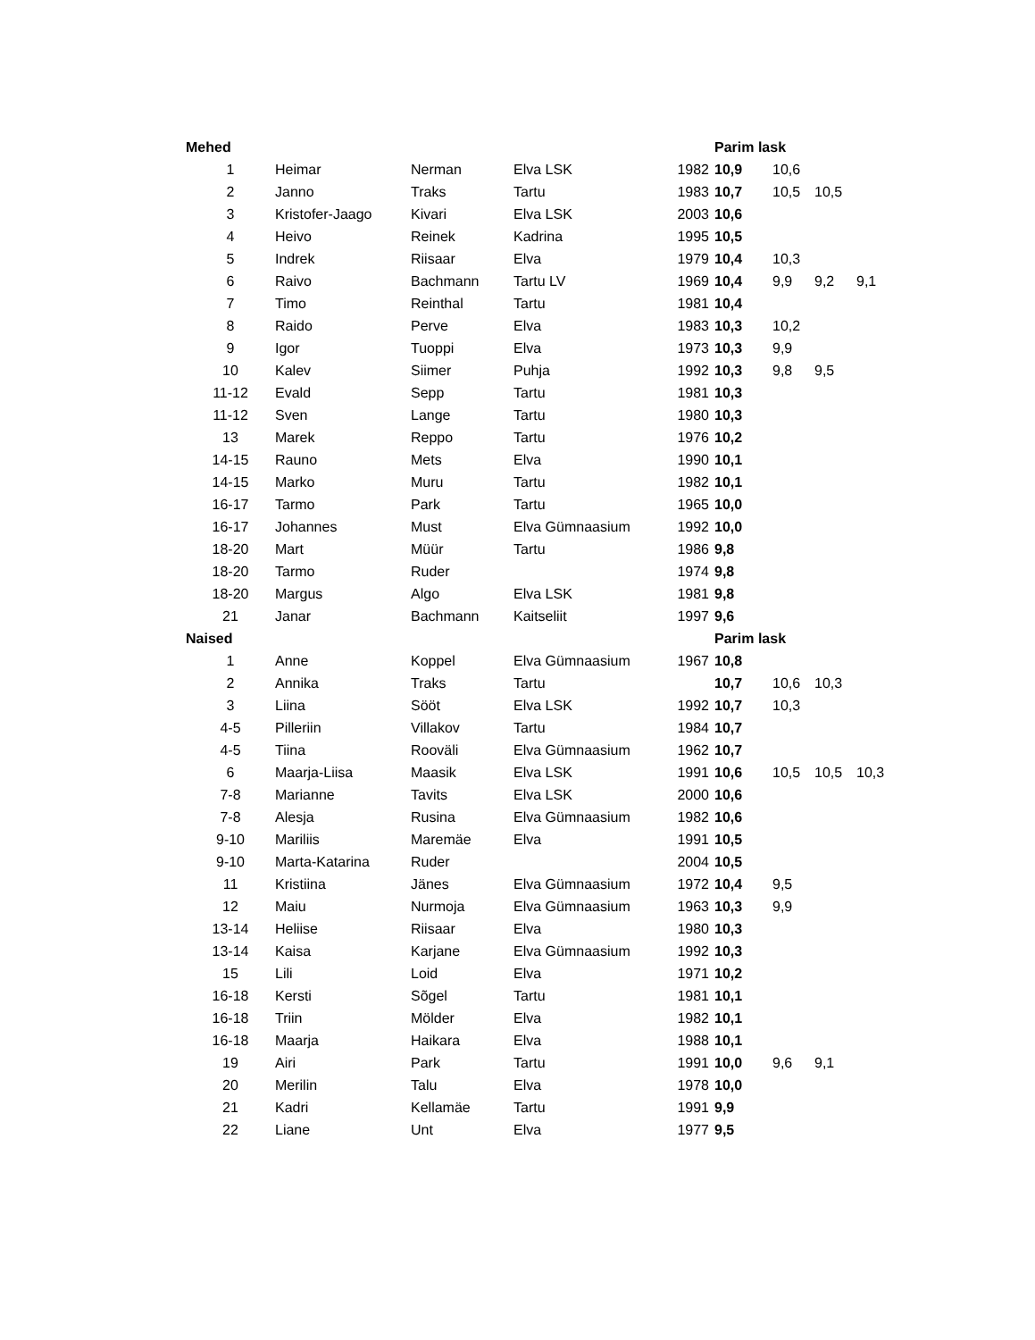| Mehed | | | | | Parim lask | | | |
| 1 | Heimar | Nerman | Elva LSK | 1982 | 10,9 | 10,6 | | |
| 2 | Janno | Traks | Tartu | 1983 | 10,7 | 10,5 | 10,5 | |
| 3 | Kristofer-Jaago | Kivari | Elva LSK | 2003 | 10,6 | | | |
| 4 | Heivo | Reinek | Kadrina | 1995 | 10,5 | | | |
| 5 | Indrek | Riisaar | Elva | 1979 | 10,4 | 10,3 | | |
| 6 | Raivo | Bachmann | Tartu LV | 1969 | 10,4 | 9,9 | 9,2 | 9,1 |
| 7 | Timo | Reinthal | Tartu | 1981 | 10,4 | | | |
| 8 | Raido | Perve | Elva | 1983 | 10,3 | 10,2 | | |
| 9 | Igor | Tuoppi | Elva | 1973 | 10,3 | 9,9 | | |
| 10 | Kalev | Siimer | Puhja | 1992 | 10,3 | 9,8 | 9,5 | |
| 11-12 | Evald | Sepp | Tartu | 1981 | 10,3 | | | |
| 11-12 | Sven | Lange | Tartu | 1980 | 10,3 | | | |
| 13 | Marek | Reppo | Tartu | 1976 | 10,2 | | | |
| 14-15 | Rauno | Mets | Elva | 1990 | 10,1 | | | |
| 14-15 | Marko | Muru | Tartu | 1982 | 10,1 | | | |
| 16-17 | Tarmo | Park | Tartu | 1965 | 10,0 | | | |
| 16-17 | Johannes | Must | Elva Gümnaasium | 1992 | 10,0 | | | |
| 18-20 | Mart | Müür | Tartu | 1986 | 9,8 | | | |
| 18-20 | Tarmo | Ruder | | 1974 | 9,8 | | | |
| 18-20 | Margus | Algo | Elva LSK | 1981 | 9,8 | | | |
| 21 | Janar | Bachmann | Kaitseliit | 1997 | 9,6 | | | |
| Naised | | | | | Parim lask | | | |
| 1 | Anne | Koppel | Elva Gümnaasium | 1967 | 10,8 | | | |
| 2 | Annika | Traks | Tartu | | 10,7 | 10,6 | 10,3 | |
| 3 | Liina | Sööt | Elva LSK | 1992 | 10,7 | 10,3 | | |
| 4-5 | Pilleriin | Villakov | Tartu | 1984 | 10,7 | | | |
| 4-5 | Tiina | Rooväli | Elva Gümnaasium | 1962 | 10,7 | | | |
| 6 | Maarja-Liisa | Maasik | Elva LSK | 1991 | 10,6 | 10,5 | 10,5 | 10,3 |
| 7-8 | Marianne | Tavits | Elva LSK | 2000 | 10,6 | | | |
| 7-8 | Alesja | Rusina | Elva Gümnaasium | 1982 | 10,6 | | | |
| 9-10 | Mariliis | Maremäe | Elva | 1991 | 10,5 | | | |
| 9-10 | Marta-Katarina | Ruder | | 2004 | 10,5 | | | |
| 11 | Kristiina | Jänes | Elva Gümnaasium | 1972 | 10,4 | 9,5 | | |
| 12 | Maiu | Nurmoja | Elva Gümnaasium | 1963 | 10,3 | 9,9 | | |
| 13-14 | Heliise | Riisaar | Elva | 1980 | 10,3 | | | |
| 13-14 | Kaisa | Karjane | Elva Gümnaasium | 1992 | 10,3 | | | |
| 15 | Lili | Loid | Elva | 1971 | 10,2 | | | |
| 16-18 | Kersti | Sõgel | Tartu | 1981 | 10,1 | | | |
| 16-18 | Triin | Mölder | Elva | 1982 | 10,1 | | | |
| 16-18 | Maarja | Haikara | Elva | 1988 | 10,1 | | | |
| 19 | Airi | Park | Tartu | 1991 | 10,0 | 9,6 | 9,1 | |
| 20 | Merilin | Talu | Elva | 1978 | 10,0 | | | |
| 21 | Kadri | Kellamäe | Tartu | 1991 | 9,9 | | | |
| 22 | Liane | Unt | Elva | 1977 | 9,5 | | | |